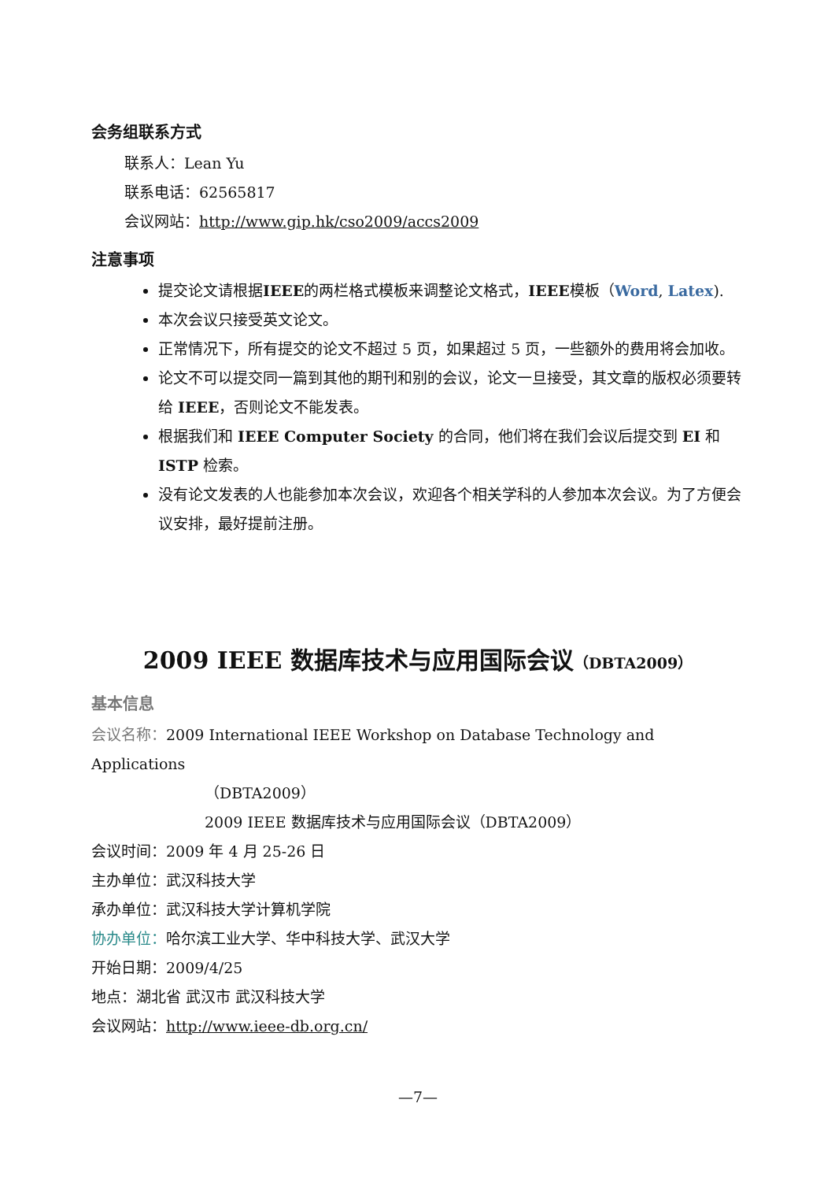会务组联系方式
联系人：Lean Yu
联系电话：62565817
会议网站：http://www.gip.hk/cso2009/accs2009
注意事项
提交论文请根据IEEE的两栏格式模板来调整论文格式，IEEE模板（Word, Latex).
本次会议只接受英文论文。
正常情况下，所有提交的论文不超过 5 页，如果超过 5 页，一些额外的费用将会加收。
论文不可以提交同一篇到其他的期刊和别的会议，论文一旦接受，其文章的版权必须要转给 IEEE，否则论文不能发表。
根据我们和 IEEE Computer Society 的合同，他们将在我们会议后提交到 EI 和 ISTP 检索。
没有论文发表的人也能参加本次会议，欢迎各个相关学科的人参加本次会议。为了方便会议安排，最好提前注册。
2009 IEEE 数据库技术与应用国际会议（DBTA2009）
基本信息
会议名称：2009 International IEEE Workshop on Database Technology and Applications
（DBTA2009）
2009 IEEE 数据库技术与应用国际会议（DBTA2009）
会议时间：2009 年 4 月 25-26 日
主办单位：武汉科技大学
承办单位：武汉科技大学计算机学院
协办单位：哈尔滨工业大学、华中科技大学、武汉大学
开始日期：2009/4/25
地点：湖北省 武汉市 武汉科技大学
会议网站：http://www.ieee-db.org.cn/
—7—